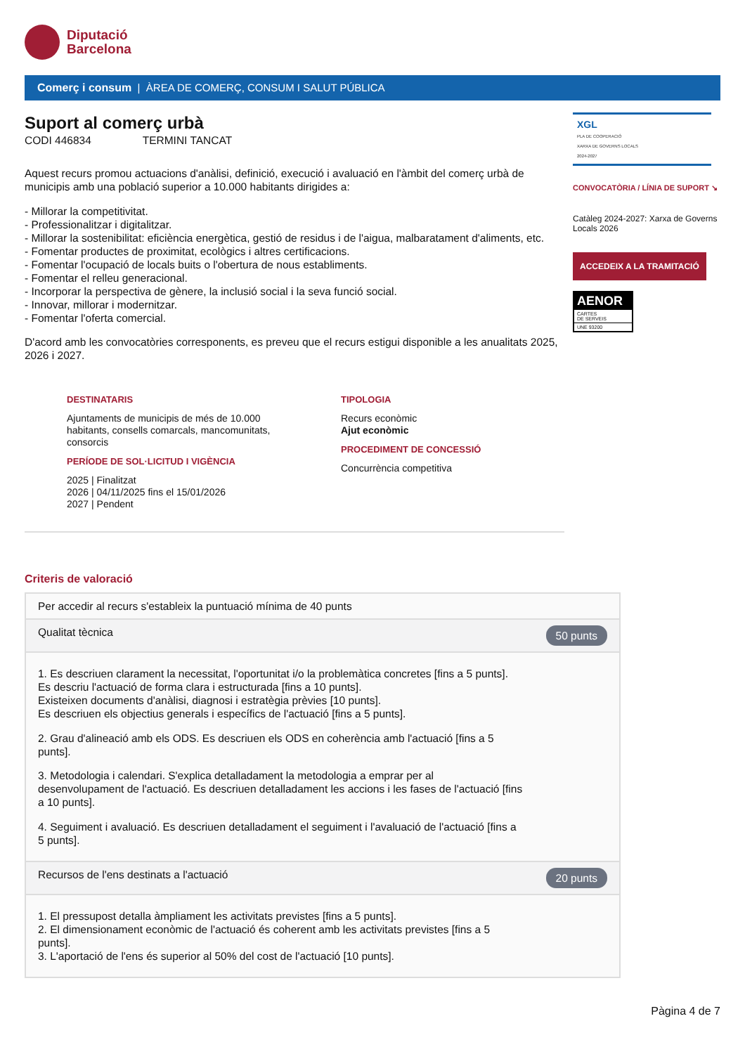Diputació
Barcelona
Comerç i consum | ÀREA DE COMERÇ, CONSUM I SALUT PÚBLICA
Suport al comerç urbà
CODI 446834 TERMINI TANCAT
Aquest recurs promou actuacions d'anàlisi, definició, execució i avaluació en l'àmbit del comerç urbà de municipis amb una població superior a 10.000 habitants dirigides a:
- Millorar la competitivitat.
- Professionalitzar i digitalitzar.
- Millorar la sostenibilitat: eficiència energètica, gestió de residus i de l'aigua, malbaratament d'aliments, etc.
- Fomentar productes de proximitat, ecològics i altres certificacions.
- Fomentar l'ocupació de locals buits o l'obertura de nous establiments.
- Fomentar el relleu generacional.
- Incorporar la perspectiva de gènere, la inclusió social i la seva funció social.
- Innovar, millorar i modernitzar.
- Fomentar l'oferta comercial.
D'acord amb les convocatòries corresponents, es preveu que el recurs estigui disponible a les anualitats 2025, 2026 i 2027.
DESTINATARIS
Ajuntaments de municipis de més de 10.000 habitants, consells comarcals, mancomunitats, consorcis
PERÍODE DE SOL·LICITUD I VIGÈNCIA
2025 | Finalitzat
2026 | 04/11/2025 fins el 15/01/2026
2027 | Pendent
TIPOLOGIA
Recurs econòmic
Ajut econòmic
PROCEDIMENT DE CONCESSIÓ
Concurrència competitiva
XGL
PLA DE COOPERACIÓ
XARXA DE GOVERNS LOCALS
2024-2027
CONVOCATÒRIA / LÍNIA DE SUPORT ↘
Catàleg 2024-2027: Xarxa de Governs Locals 2026
ACCEDEIX A LA TRAMITACIÓ
AENOR
CARTES
DE SERVEIS
UNE 93200
Criteris de valoració
| Per accedir al recurs s'estableix la puntuació mínima de 40 punts |
| Qualitat tècnica 50 punts |
| 1. Es descriuen clarament la necessitat, l'oportunitat i/o la problemàtica concretes [fins a 5 punts]. Es descriu l'actuació de forma clara i estructurada [fins a 10 punts]. Existeixen documents d'anàlisi, diagnosi i estratègia prèvies [10 punts]. Es descriuen els objectius generals i específics de l'actuació [fins a 5 punts]. 2. Grau d'alineació amb els ODS. Es descriuen els ODS en coherència amb l'actuació [fins a 5 punts]. 3. Metodologia i calendari. S'explica detalladament la metodologia a emprar per al desenvolupament de l'actuació. Es descriuen detalladament les accions i les fases de l'actuació [fins a 10 punts]. 4. Seguiment i avaluació. Es descriuen detalladament el seguiment i l'avaluació de l'actuació [fins a 5 punts]. |
| Recursos de l'ens destinats a l'actuació 20 punts |
| 1. El pressupost detalla àmpliament les activitats previstes [fins a 5 punts]. 2. El dimensionament econòmic de l'actuació és coherent amb les activitats previstes [fins a 5 punts]. 3. L'aportació de l'ens és superior al 50% del cost de l'actuació [10 punts]. |
Pàgina 4 de 7